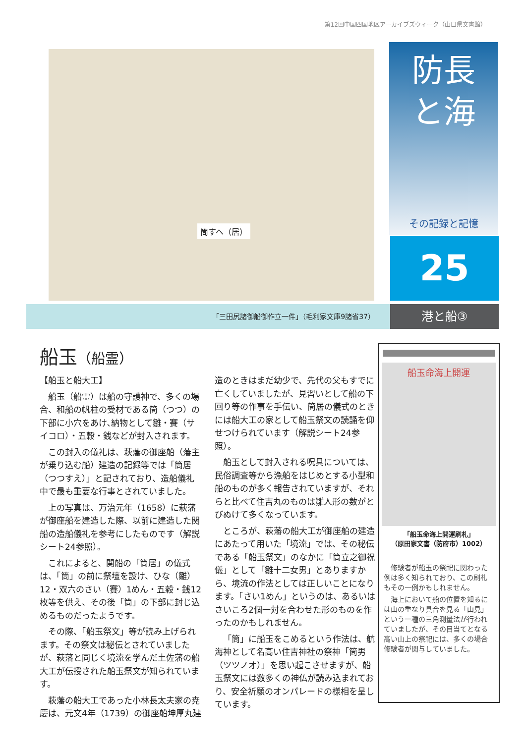第12回中国四国地区アーカイブズウィーク（山口県文書館）
筒すへ（居）
防長
と海
その記録と記憶
25
「三田尻諸御船御作立一件」（毛利家文庫9諸省37） 港と船③
船玉（船霊）
【船玉と船大工】
船玉（船霊）は船の守護神で、多くの場合、和船の帆柱の受材である筒（つつ）の下部に小穴をあけ､納物として雛・賽（サイコロ）・五穀・銭などが封入されます。
この封入の儀礼は、萩藩の御座船（藩主が乗り込む船）建造の記録等では「筒居（つつすえ）」と記されており、造船儀礼中で最も重要な行事とされていました。
上の写真は、万治元年（1658）に萩藩が御座船を建造した際、以前に建造した関船の造船儀礼を参考にしたものです（解説シート24参照）。
これによると、関船の「筒居」の儀式は、「筒」の前に祭壇を設け、ひな（雛）12・双六のさい（賽）1めん・五穀・銭12枚等を供え、その後「筒」の下部に封じ込めるものだったようです。
その際、「船玉祭文」等が読み上げられます。その祭文は秘伝とされていましたが、萩藩と同じく境流を学んだ土佐藩の船大工が伝授された船玉祭文が知られています。
萩藩の船大工であった小林長太夫家の尭慶は、元文4年（1739）の御座船坤厚丸建造のときはまだ幼少で、先代の父もすでに亡くしていましたが、見習いとして船の下回り等の作事を手伝い、筒居の儀式のときには船大工の家として船玉祭文の読誦を仰せつけられています（解説シート24参照）。
船玉として封入される呪具については、民俗調査等から漁船をはじめとする小型和船のものが多く報告されていますが、それらと比べて住吉丸のものは雛人形の数がとびぬけて多くなっています。
ところが、萩藩の船大工が御座船の建造にあたって用いた「境流」では、その秘伝である「船玉祭文」のなかに「筒立之御祝儀」として「雛十二女男」とありますから、境流の作法としては正しいことになります。「さい1めん」というのは、あるいはさいころ2個一対を合わせた形のものを作ったのかもしれません。
「筒」に船玉をこめるという作法は、航海神として名高い住吉神社の祭神「筒男（ツツノオ）」を思い起こさせますが、船玉祭文には数多くの神仏が読み込まれており、安全祈願のオンパレードの様相を呈しています。
船玉命海上開運
「船玉命海上開運刷札」
（原田家文書（防府市）1002）
修験者が船玉の祭祀に関わった例は多く知られており、この刷札もその一例かもしれません。
海上において船の位置を知るには山の重なり具合を見る「山見」という一種の三角測量法が行われていましたが、その目当てとなる高い山上の祭祀には、多くの場合修験者が関与していました。